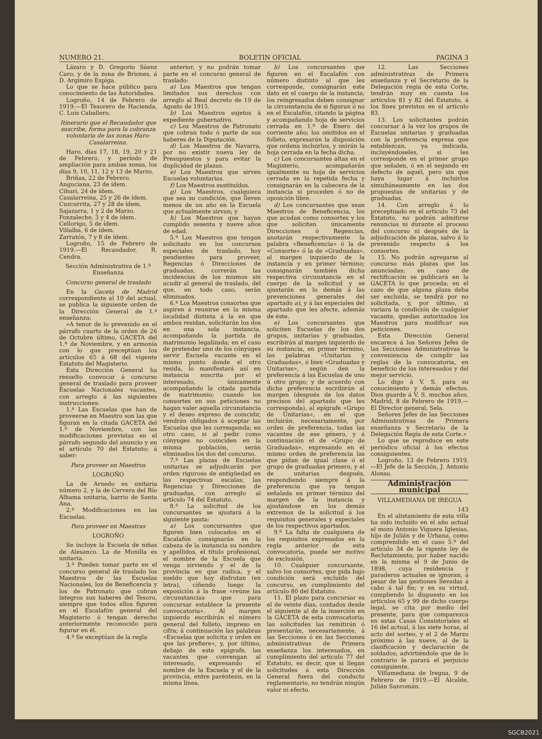NUMERO 21. BOLETIN OFICIAL PAGINA 3
Lázaro y D. Gregorio Sáenz Caro, y de la zona de Briones, á D. Argimiro Espiga.
Lo que se hace público para conocimiento de las Autoridades.
Logroño, 14 de Febrero de 1919.—El Tesorero de Hacienda, C. Luis Caballero.
Itinerario que el Recaudador que suscribe, forma para la cobranza voluntaria de las zonas Haro-Casalarreina.
Haro, días 17, 18, 19, 20 y 21 de Febrero, y período de ampliación para ambas zonas, los días 9, 10, 11, 12 y 13 de Marzo.
Briñas, 22 de Febrero.
Anguciana, 23 de ídem.
Cihuri, 24 de ídem.
Casalarreina, 25 y 26 de ídem.
Cuzcurrita, 27 y 28 de ídem.
Sajazarra, 1 y 2 de Marzo.
Fonzaleche, 3 y 4 de ídem.
Cellorigo, 5 de ídem.
Villalba, 6 de ídem.
Zarratón, 7 y 8 de ídem.
Logroño, 15 de Febrero de 1919.—El Recaudador, R. Cendra.
Sección Administrativa de 1.ª Enseñanza
Concurso general de traslado
En la Gaceta de Madrid correspondiente al 10 del actual, se publica la siguiente orden de la Dirección General de 1.ª enseñanza:
«A tenor de lo prevenido en el párrafo cuarto de la orden de 26 de Octubre último, GACETA del 1.º de Noviembre, y en armonía con lo que preceptúan los artículos 65 á 68 del vigente Estatuto del Magisterio.
Esta Dirección General ha resuelto convocar á concurso general de traslado para proveer Escuelas Nacionales vacantes, con arreglo á las siguientes instrucciones:
1.ª Las Escuelas que han de proveerse en Maestro son las que figuran en la citada GACETA del 1.º de Noviembre, con las modificaciones previstas en el párrafo segundo del anuncio y en el artículo 70 del Estatuto; á saber:
Para proveer en Maestros
LOGROÑO
La de Arnedo es unitaria número 2, y la de Cervera del Río Alhama unitaria, barrio de Santa Ana.
2.ª Modificaciones en las Escuelas.
Para proveer en Maestras
LOGROÑO
Se incluye la Escuela de niñas de Alesanco. La de Munilla es unitaria.
3.ª Pueden tomar parte en el concurso general de traslado los Maestros de las Escuelas Nacionales, los de Beneficencia y los de Patronato que cobran íntegros sus haberes del Tesoro, siempre que todos ellos figuren en el Escalafón general del Magisterio ó tengan derecho anteriormente reconocido para figurar en él.
4.ª Se exceptúan de la regla
anterior, y no podrán tomar parte en el concurso general de traslado:
a) Los Maestros que tengan limitados sus derechos con arreglo al Real decreto de 19 de Agosto de 1915.
b) Los Maestros sujetos á expediente gubernativo.
c) Los Maestros de Patronato que cobran todo ó parte de sus haberes de la Diputación.
d) Los Maestros de Navarra, por no existir nueva ley de Presupuestos y para evitar la duplicidad de plazas.
e) Los Maestros que sirven Escuelas voluntarias.
f) Los Maestros sustituídos.
g) Los Maestros, cualquiera que sea su condición, que lleven menos de un año en la Escuela que actualmente sirvan; y
h) Los Maestros que hayan cumplido sesenta y nueve años de edad.
5.ª Los Maestros que tengan solicitado en los concursos especiales de traslado, hoy pendientes para proveer, Regencias ó Direcciones de graduadas, correrán las incidencias de los mismos sin acudir al general de traslado, del que, en todo caso, serán eliminados.
6.ª Los Maestros consortes que aspiren á reunirse en la misma localidad distinta á la en que ambos residan, solicitarán los dos en una sola instancia, acompañando la partida de matrimonio legalizada; en el caso de pretender uno de los cónyuges servir Escuela vacante en el mismo punto donde el otro resida, lo manifestará así en instancia suscrita por el interesado, únicamente acompañando la citada partida de matrimonio; cuando los consortes en sus peticiones no hagan valer aquella circunstancia y el deseo expreso de coincidir, vendrán obligados á aceptar las Escuelas que les corresponda; en otro caso, si al pedir como cónyuges no coinciden en la misma población, serán eliminados los dos del concurso.
7.ª Las plazas de Escuelas unitarias se adjudicarán por orden riguroso de antigüedad en las respectivas escalas; las Regencias y Direcciones de graduadas, con arreglo al artículo 74 del Estatuto.
8.ª La solicitud de los concursantes se ajustará á la siguiente pauta:
a) Los concursantes que figuren bien colocados en el Escalafón consignarán en la cabeza de la instancia su nombre y apellidos, el título profesional, el nombre de la Escuela que venga sirviendo y el de la provincia en que radica, y el sueldo que hoy disfrutan (en letra), ciñendo luego la exposición á la frase «reúne las circunstancias que para concursar establece la presente convocatoria». Al margen izquierdo escribirán el número general del folleto, impreso en cifra; á continuación las palabras «Escuelas que solicita y orden en que las prefiere», y, por último, debajo de este epígrafe, las vacantes que convengan al interesado, expresando el nombre de la Escuela y el de la provincia, entre paréntesis, en la misma línea.
b) Los concursantes que figuren en el Escalafón con número distinto al que les corresponde, consignarán este dato en el cuerpo de la instancia; los reingresados deben consignar la circunstancia de si figuran ó no en el Escalafón, citando la página y acompañando hoja de servicios cerrada en 1.º de Enero del corriente año; los omitidos en el folleto, expresarán la disposición que ordena incluirlos, y unirán la hoja cerrada en la fecha dicha.
c) Los concursantes altas en el Magisterio, acompañarán igualmente su hoja de servicios cerrada en la repetida fecha y consignarán en la cabecera de la instancia si proceden ó no de oposición libre.
d) Los concursantes que sean Maestros de Beneficencia, los que acudan como consortes y los que soliciten únicamente Direcciones ó Regencias, anotarán respectivamente la palabra «Beneficencia» ó la de «Consorte» ó la de «Graduadas», al margen izquierdo de la instancia y en primer término; consignarán también dicha respectiva circunstancia en el cuerpo de la solicitud y se ajustarán en lo demás á las prevenciones generales del apartado a), y á las especiales del apartado que les afecte, además de éste.
e) Los concursantes que soliciten Escuelas de los dos grupos, unitarias y graduadas, escribirán al margen izquierdo de su instancia, en primer término, las palabras «Unitarias y Graduadas», ó bien «Graduadas y Unitarias», según den la preferencia á las Escuelas de uno ú otro grupo; y de acuerdo con dicha preferencia escribirán al margen (después de los datos precisos del apartado que les corresponda), al epígrafe «Grupo de Unitarias», en el que incluirán, necesariamente, por orden de preferencia, todas las vacantes de ese género, y á continuación el de «Grupo de Graduadas», expresando en el mismo orden de preferencia las que pidan de igual clase ó el grupo de graduadas primero, y el de unitarias después, respondiendo siempre á la preferencia que ya tengan señalada en primer término del margen de la instancia y ajustándose en los demás extremos de la solicitud á los requisitos generales y especiales de los respectivos apartados.
9.ª La falta de cualquiera de los requisitos expresados en la regla anterior de esta convocatoria, puede ser motivo de exclusión.
10. Cualquier concursante, salvo los consortes, que pida bajo condición será excluído del concurso, en cumplimiento del artículo 80 del Estatuto.
11. El plazo para concursar es el de veinte días, contados desde el siguiente al de la inserción en la GACETA de esta convocatoria; las solicitudes las remitirán ó presentarán, necesariamente, á las Secciones ó en las Secciones administrativas de Primera enseñanza los interesados, en cumplimiento del artículo 77 del Estatuto, es decir, que si llegan solicitudes á esta Dirección General fuera del conducto reglamentario, no tendrán ningún valor ni efecto.
12. Las Secciones administrativas de Primera enseñanza y el Secretario de la Delegación regia de esta Corte, tendrán muy en cuenta los artículos 81 y 82 del Estatuto, á los fines previstos en el artículo 83.
13. Los solicitantes podrán concursar á la vez los grupos de Escuelas unitarias y graduadas con la preferencia expresa que establezcan, ya indicada, incluyéndoseles, si les corresponde en el primer grupo que señalen, ó en el segundo en defecto de aquél, pero sin que haya lugar á incluirlos simultáneamente en las dos propuestas de unitarias y de graduadas.
14. Con arreglo á lo preceptuado en el artículo 73 del Estatuto, no podrán admitirse renuncias ni durante el proceso del concurso ni después de la adjudicación de plazas, salvo á lo prevenido respecto á los consortes.
15. No podrán agregarse al concurso más plazas que las anunciadas; en caso de rectificación se publicará en la GACETA lo que proceda; en el caso de que alguna plaza deba ser excluída, se tendrá por no solicitada, y, por último, si variara la condición de cualquier vacante, quedan autorizados los Maestros para modificar sus peticiones.
Esta Dirección General encarece á los Señores Jefes de las Secciones Administrativas la conveniencia de cumplir las reglas de la convocatoria, en beneficio de los interesados y del mejor servicio.
Lo digo á V. S. para su conocimiento y demás efectos. Dios guarde á V. S. muchos años. Madrid, 8 de Febrero de 1919.—El Director general, Sela.
Señores Jefes de las Secciones Administrativas de Primera enseñanza y Secretario de la Delegación Regia de esta Corte.»
Lo que se reproduce en este periódico oficial á los efectos consiguientes.
Logroño, 13 de Febrero 1919.—El Jefe de la Sección, J. Antonio Alonso.
Administración municipal
VILLAMEDIANA DE IREGUA
143
En el alistamiento de esta villa ha sido incluído en el año actual el mozo Antonio Viguera Iglesias, hijo de Julián y de Urbana, como comprendido en el caso 5.º del artículo 34 de la vigente ley de Reclutamiento, por haber nacido en la misma el 9 de Junio de 1898, cuya residencia y paraderos actuales se ignoran, á pesar de las gestiones llevadas á cabo á tal fin; y en su virtud, cumpliendo lo dispuesto en los artículos 65 y 99 de dicho cuerpo legal, se cita por medio del presente, para que comparezca en estas Casas Consistoriales el 16 del actual, á las siete horas, al acto del sorteo, y el 2 de Marzo próximo á las nueve, al de la clasificación y declaración de soldados; advirtiéndole que de lo contrario le parará el perjuicio consiguiente.
Villamediana de Iregua, 9 de Febrero de 1919.—El Alcalde, Julián Sanromán.
SGCB2021